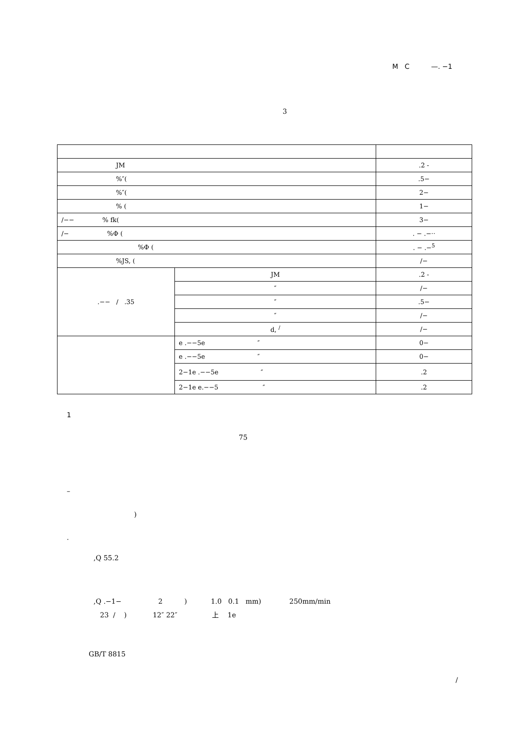M C —. −1
3
| JM | | .2 - |
| %″( | | .5− |
| %″( | | 2− |
| % ( | | 1− |
| /−− % fk( | | 3− |
| /− %Φ ( | | . − .−·· |
| %Φ ( | | . − .−<sup>5</sup> |
| %JS, ( | | /− |
| .−− / .35 | JM | .2 - |
| | ″ | /− |
| | ″ | .5− |
| | ″ | /− |
| | d, <sup>/</sup> | /− |
| | e .−−5e ″ | 0− |
| | e .−−5e ″ | 0− |
| | 2−1e .−−5e ″ | .2 |
| | 2−1e e.−−5 ″ | .2 |
1
75
–
)
.
,Q 55.2
,Q .−1− 2 ) 1.0 0.1 mm) 250mm/min
23 / ) 12″ 22″ 上 1e
GB/T 8815
/